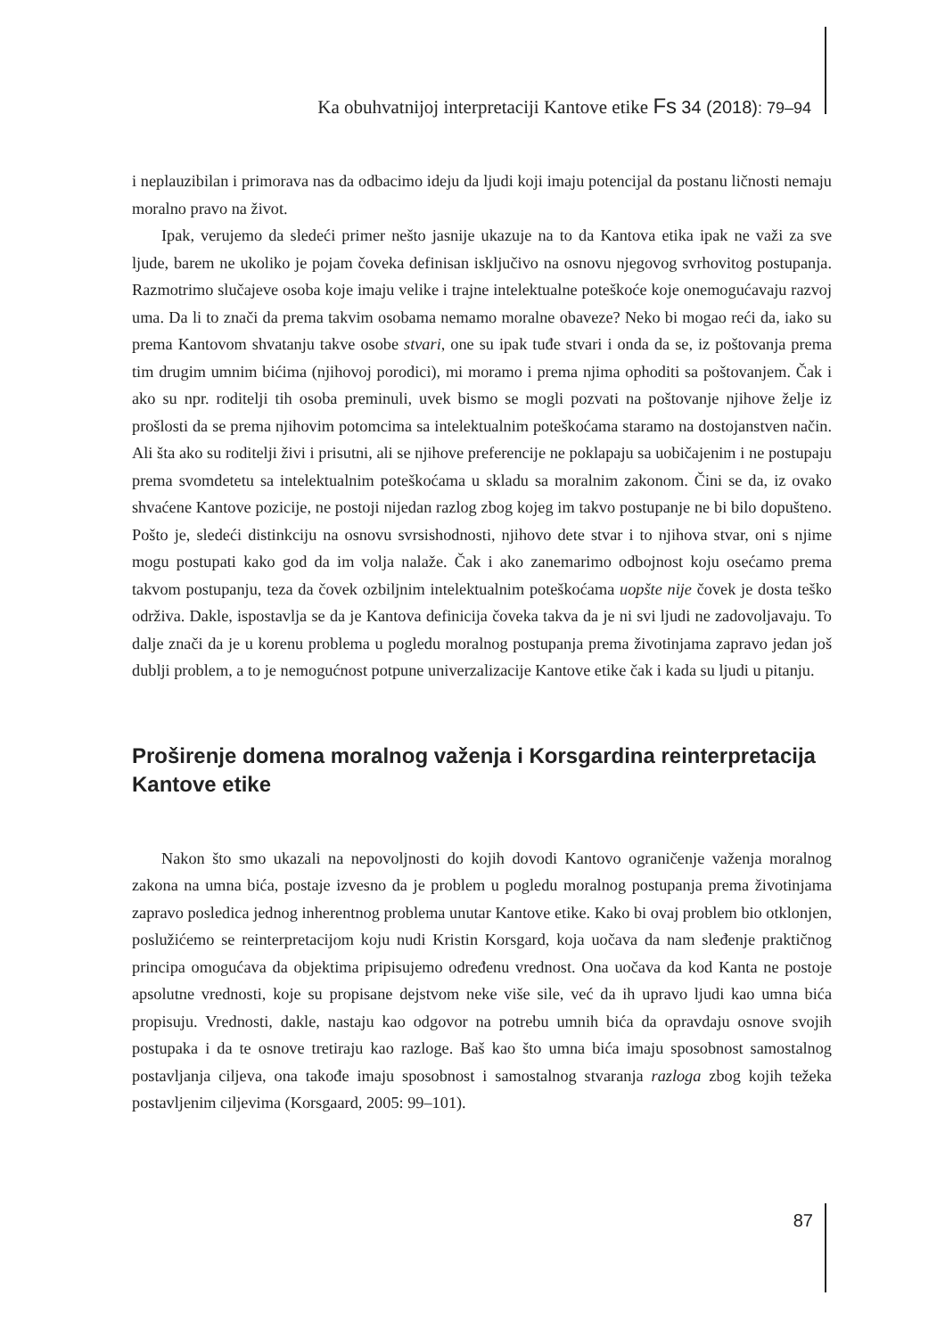Ka obuhvatnijoj interpretaciji Kantove etike Fs 34 (2018): 79–94
i neplauzibilan i primorava nas da odbacimo ideju da ljudi koji imaju potencijal da postanu ličnosti nemaju moralno pravo na život.
Ipak, verujemo da sledeći primer nešto jasnije ukazuje na to da Kantova etika ipak ne važi za sve ljude, barem ne ukoliko je pojam čoveka definisan isključivo na osnovu njegovog svrhovitog postupanja. Razmotrimo slučajeve osoba koje imaju velike i trajne intelektualne poteškoće koje onemogućavaju razvoj uma. Da li to znači da prema takvim osobama nemamo moralne obaveze? Neko bi mogao reći da, iako su prema Kantovom shvatanju takve osobe stvari, one su ipak tuđe stvari i onda da se, iz poštovanja prema tim drugim umnim bićima (njihovoj porodici), mi moramo i prema njima ophoditi sa poštovanjem. Čak i ako su npr. roditelji tih osoba preminuli, uvek bismo se mogli pozvati na poštovanje njihove želje iz prošlosti da se prema njihovim potomcima sa intelektualnim poteškoćama staramo na dostojanstven način. Ali šta ako su roditelji živi i prisutni, ali se njihove preferencije ne poklapaju sa uobičajenim i ne postupaju prema svomdetetu sa intelektualnim poteškoćama u skladu sa moralnim zakonom. Čini se da, iz ovako shvaćene Kantove pozicije, ne postoji nijedan razlog zbog kojeg im takvo postupanje ne bi bilo dopušteno. Pošto je, sledeći distinkciju na osnovu svrsishodnosti, njihovo dete stvar i to njihova stvar, oni s njime mogu postupati kako god da im volja nalaže. Čak i ako zanemarimo odbojnost koju osećamo prema takvom postupanju, teza da čovek ozbiljnim intelektualnim poteškoćama uopšte nije čovek je dosta teško održiva. Dakle, ispostavlja se da je Kantova definicija čoveka takva da je ni svi ljudi ne zadovoljavaju. To dalje znači da je u korenu problema u pogledu moralnog postupanja prema životinjama zapravo jedan još dublji problem, a to je nemogućnost potpune univerzalizacije Kantove etike čak i kada su ljudi u pitanju.
Proširenje domena moralnog važenja i Korsgardina reinterpretacija Kantove etike
Nakon što smo ukazali na nepovoljnosti do kojih dovodi Kantovo ograničenje važenja moralnog zakona na umna bića, postaje izvesno da je problem u pogledu moralnog postupanja prema životinjama zapravo posledica jednog inherentnog problema unutar Kantove etike. Kako bi ovaj problem bio otklonjen, poslužićemo se reinterpretacijom koju nudi Kristin Korsgard, koja uočava da nam sleđenje praktičnog principa omogućava da objektima pripisujemo određenu vrednost. Ona uočava da kod Kanta ne postoje apsolutne vrednosti, koje su propisane dejstvom neke više sile, već da ih upravo ljudi kao umna bića propisuju. Vrednosti, dakle, nastaju kao odgovor na potrebu umnih bića da opravdaju osnove svojih postupaka i da te osnove tretiraju kao razloge. Baš kao što umna bića imaju sposobnost samostalnog postavljanja ciljeva, ona takođe imaju sposobnost i samostalnog stvaranja razloga zbog kojih težeka postavljenim ciljevima (Korsgaard, 2005: 99–101).
87